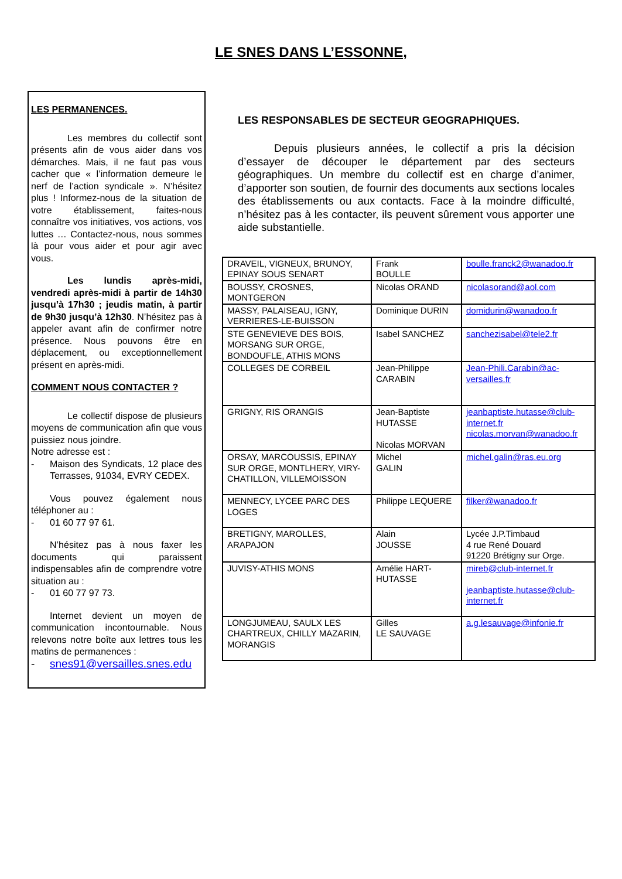LE SNES DANS L’ESSONNE,
LES PERMANENCES.
Les membres du collectif sont présents afin de vous aider dans vos démarches. Mais, il ne faut pas vous cacher que « l’information demeure le nerf de l’action syndicale ». N’hésitez plus ! Informez-nous de la situation de votre établissement, faites-nous connaître vos initiatives, vos actions, vos luttes … Contactez-nous, nous sommes là pour vous aider et pour agir avec vous.
Les lundis après-midi, vendredi après-midi à partir de 14h30 jusqu’à 17h30 ; jeudis matin, à partir de 9h30 jusqu’à 12h30. N’hésitez pas à appeler avant afin de confirmer notre présence. Nous pouvons être en déplacement, ou exceptionnellement présent en après-midi.
COMMENT NOUS CONTACTER ?
Le collectif dispose de plusieurs moyens de communication afin que vous puissiez nous joindre.
Notre adresse est :
- Maison des Syndicats, 12 place des Terrasses, 91034, EVRY CEDEX.
Vous pouvez également nous téléphoner au :
- 01 60 77 97 61.
N’hésitez pas à nous faxer les documents qui paraissent indispensables afin de comprendre votre situation au :
- 01 60 77 97 73.
Internet devient un moyen de communication incontournable. Nous relevons notre boîte aux lettres tous les matins de permanences :
- snes91@versailles.snes.edu
LES RESPONSABLES DE SECTEUR GEOGRAPHIQUES.
Depuis plusieurs années, le collectif a pris la décision d’essayer de découper le département par des secteurs géographiques. Un membre du collectif est en charge d’animer, d’apporter son soutien, de fournir des documents aux sections locales des établissements ou aux contacts. Face à la moindre difficulté, n’hésitez pas à les contacter, ils peuvent sûrement vous apporter une aide substantielle.
| DRAVEIL, VIGNEUX, BRUNOY, EPINAY SOUS SENART | Frank BOULLE | boulle.franck2@wanadoo.fr |
| BOUSSY, CROSNES, MONTGERON | Nicolas ORAND | nicolasorand@aol.com |
| MASSY, PALAISEAU, IGNY, VERRIERES-LE-BUISSON | Dominique DURIN | domidurin@wanadoo.fr |
| STE GENEVIEVE DES BOIS, MORSANG SUR ORGE, BONDOUFLE, ATHIS MONS | Isabel SANCHEZ | sanchezisabel@tele2.fr |
| COLLEGES DE CORBEIL | Jean-Philippe CARABIN | Jean-Phili.Carabin@ac-versailles.fr |
| GRIGNY, RIS ORANGIS | Jean-Baptiste HUTASSE Nicolas MORVAN | jeanbaptiste.hutasse@club-internet.fr nicolas.morvan@wanadoo.fr |
| ORSAY, MARCOUSSIS, EPINAY SUR ORGE, MONTLHERY, VIRY-CHATILLON, VILLEMOISSON | Michel GALIN | michel.galin@ras.eu.org |
| MENNECY, LYCEE PARC DES LOGES | Philippe LEQUERE | filker@wanadoo.fr |
| BRETIGNY, MAROLLES, ARAPAJON | Alain JOUSSE | Lycée J.P.Timbaud 4 rue René Douard 91220 Brétigny sur Orge. |
| JUVISY-ATHIS MONS | Amélie HART-HUTASSE | mireb@club-internet.fr jeanbaptiste.hutasse@club-internet.fr |
| LONGJUMEAU, SAULX LES CHARTREUX, CHILLY MAZARIN, MORANGIS | Gilles LE SAUVAGE | a.g.lesauvage@infonie.fr |